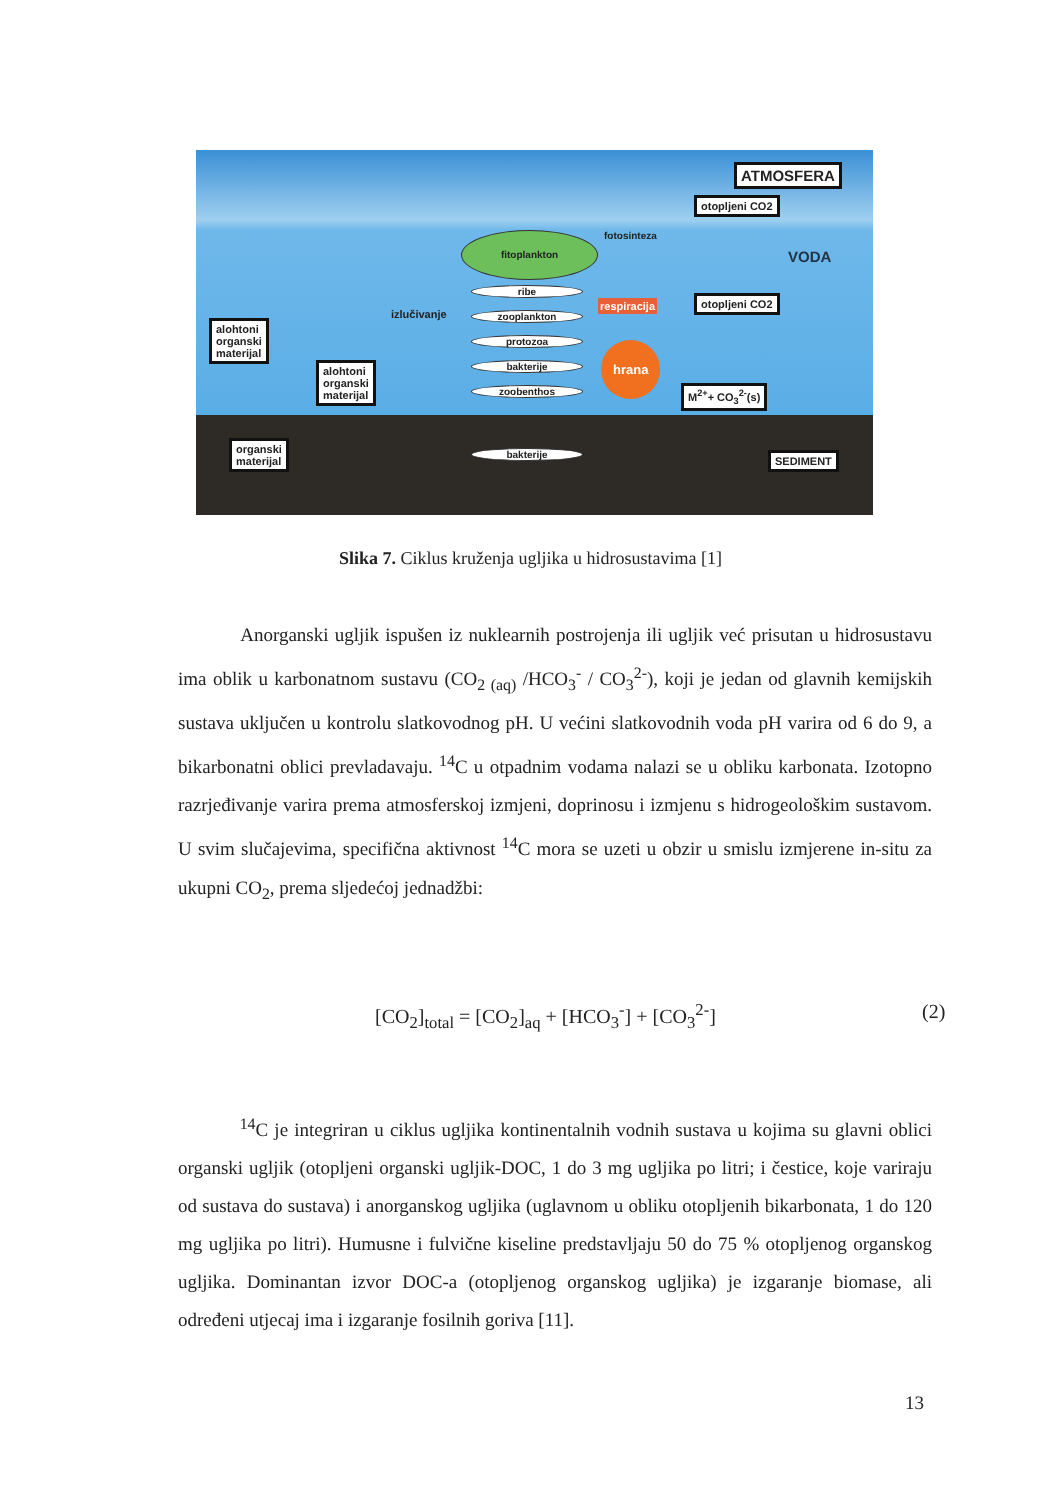ATMOSFERA
otopljeni CO2
fotosinteza
fitoplankton
VODA
ribe
respiracija otopljeni CO2
izlučivanje zooplankton
alohtoni
organski
materijal
protozoa hrana
bakterije
alohtoni
organski
materijal
zoobenthos M<sup>2+</sup>+ CO<sub>3</sub><sup>2-</sup>(s)
organski
materijal
bakterije SEDIMENT
Slika 7. Ciklus kruženja ugljika u hidrosustavima [1]
Anorganski ugljik ispušen iz nuklearnih postrojenja ili ugljik već prisutan u hidrosustavu ima oblik u karbonatnom sustavu (CO<sub>2 (aq)</sub> /HCO<sub>3</sub><sup>-</sup> / CO<sub>3</sub><sup>2-</sup>), koji je jedan od glavnih kemijskih sustava uključen u kontrolu slatkovodnog pH. U većini slatkovodnih voda pH varira od 6 do 9, a bikarbonatni oblici prevladavaju. <sup>14</sup>C u otpadnim vodama nalazi se u obliku karbonata. Izotopno razrjeđivanje varira prema atmosferskoj izmjeni, doprinosu i izmjenu s hidrogeološkim sustavom. U svim slučajevima, specifična aktivnost <sup>14</sup>C mora se uzeti u obzir u smislu izmjerene in-situ za ukupni CO<sub>2</sub>, prema sljedećoj jednadžbi:
[CO<sub>2</sub>]<sub>total</sub> = [CO<sub>2</sub>]<sub>aq</sub> + [HCO<sub>3</sub><sup>-</sup>] + [CO<sub>3</sub><sup>2-</sup>] (2)
<sup>14</sup>C je integriran u ciklus ugljika kontinentalnih vodnih sustava u kojima su glavni oblici organski ugljik (otopljeni organski ugljik-DOC, 1 do 3 mg ugljika po litri; i čestice, koje variraju od sustava do sustava) i anorganskog ugljika (uglavnom u obliku otopljenih bikarbonata, 1 do 120 mg ugljika po litri). Humusne i fulvične kiseline predstavljaju 50 do 75 % otopljenog organskog ugljika. Dominantan izvor DOC-a (otopljenog organskog ugljika) je izgaranje biomase, ali određeni utjecaj ima i izgaranje fosilnih goriva [11].
13